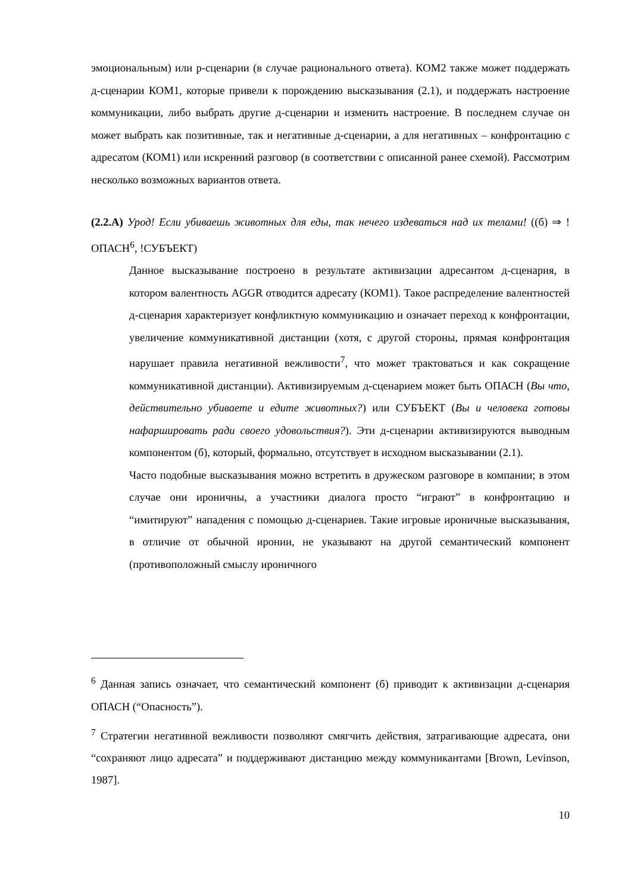эмоциональным) или р-сценарии (в случае рационального ответа). КОМ2 также может поддержать д-сценарии КОМ1, которые привели к порождению высказывания (2.1), и поддержать настроение коммуникации, либо выбрать другие д-сценарии и изменить настроение. В последнем случае он может выбрать как позитивные, так и негативные д-сценарии, а для негативных – конфронтацию с адресатом (КОМ1) или искренний разговор (в соответствии с описанной ранее схемой). Рассмотрим несколько возможных вариантов ответа.
(2.2.А) Урод! Если убиваешь животных для еды, так нечего издеваться над их телами! ((б) ⇒ !ОПАСН<sup>6</sup>, !СУБЪЕКТ)
Данное высказывание построено в результате активизации адресантом д-сценария, в котором валентность AGGR отводится адресату (КОМ1). Такое распределение валентностей д-сценария характеризует конфликтную коммуникацию и означает переход к конфронтации, увеличение коммуникативной дистанции (хотя, с другой стороны, прямая конфронтация нарушает правила негативной вежливости<sup>7</sup>, что может трактоваться и как сокращение коммуникативной дистанции). Активизируемым д-сценарием может быть ОПАСН (Вы что, действительно убиваете и едите животных?) или СУБЪЕКТ (Вы и человека готовы нафаршировать ради своего удовольствия?). Эти д-сценарии активизируются выводным компонентом (б), который, формально, отсутствует в исходном высказывании (2.1).
Часто подобные высказывания можно встретить в дружеском разговоре в компании; в этом случае они ироничны, а участники диалога просто “играют” в конфронтацию и “имитируют” нападения с помощью д-сценариев. Такие игровые ироничные высказывания, в отличие от обычной иронии, не указывают на другой семантический компонент (противоположный смыслу ироничного
<sup>6</sup> Данная запись означает, что семантический компонент (б) приводит к активизации д-сценария ОПАСН (“Опасность”).
<sup>7</sup> Стратегии негативной вежливости позволяют смягчить действия, затрагивающие адресата, они “сохраняют лицо адресата” и поддерживают дистанцию между коммуникантами [Brown, Levinson, 1987].
10